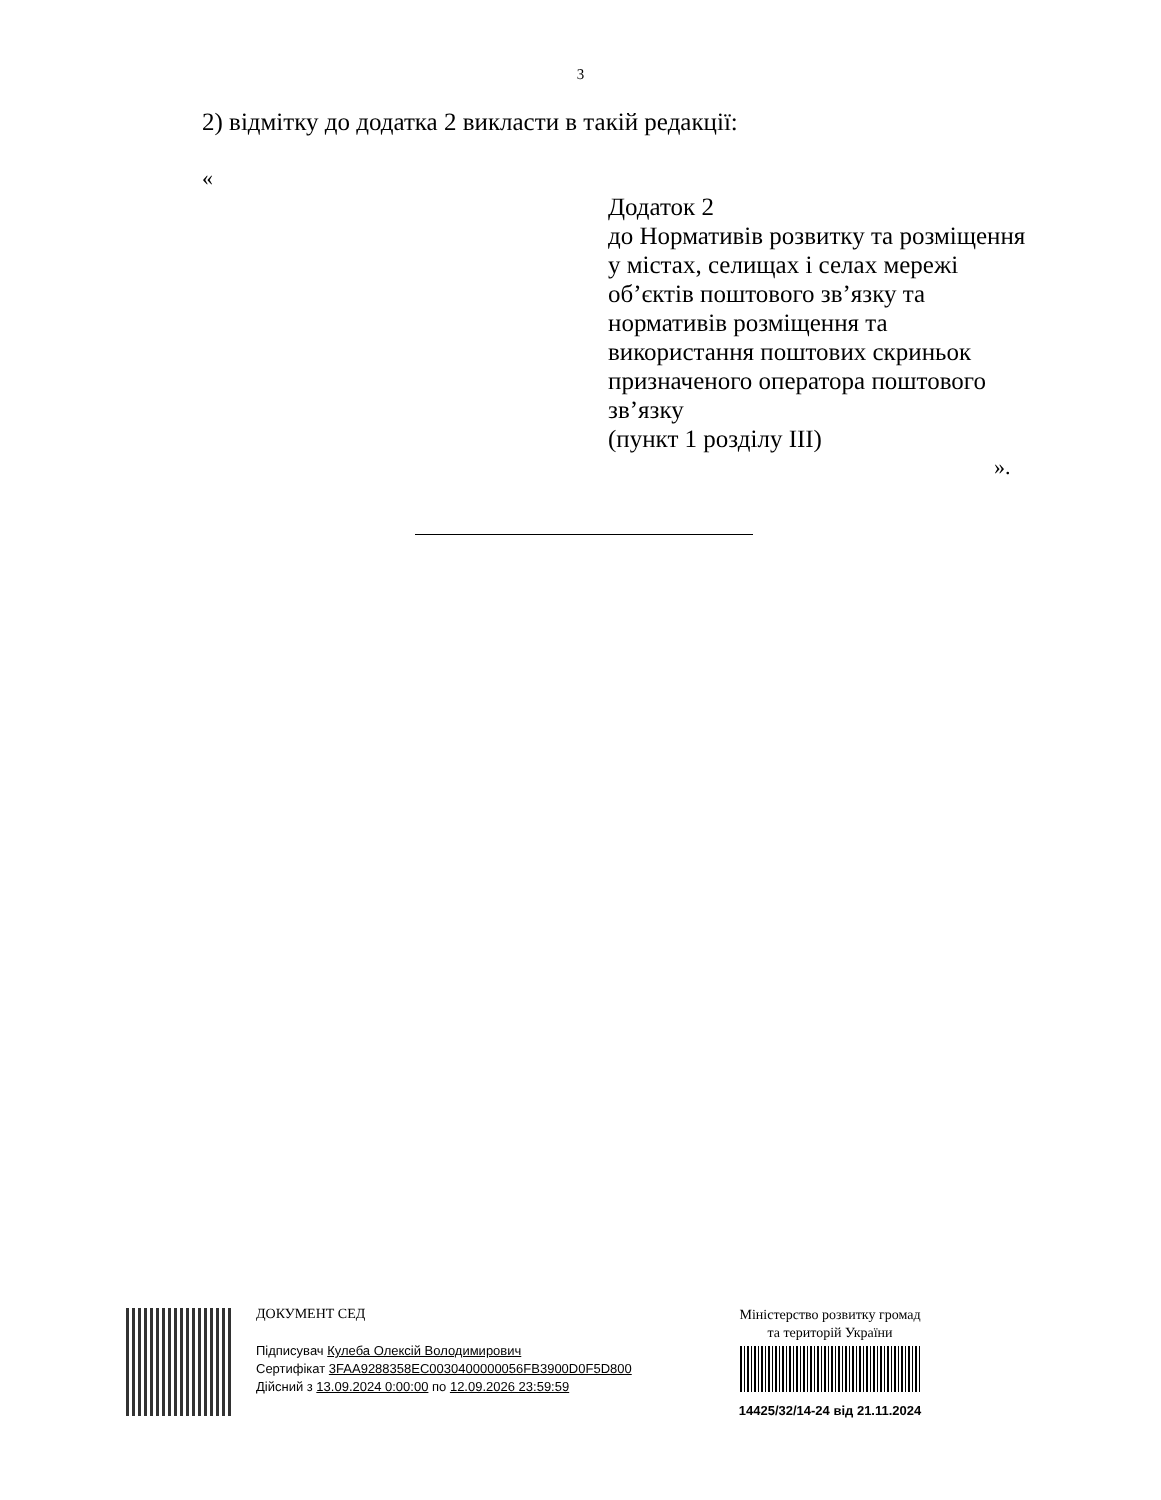3
2) відмітку до додатка 2 викласти в такій редакції:
«
Додаток 2
до Нормативів розвитку та розміщення у містах, селищах і селах мережі об’єктів поштового зв’язку та нормативів розміщення та використання поштових скриньок призначеного оператора поштового зв’язку
(пункт 1 розділу ІІІ)
».
ДОКУМЕНТ СЕД
Підписувач Кулеба Олексій Володимирович
Сертифікат 3FAA9288358EC0030400000056FB3900D0F5D800
Дійсний з 13.09.2024 0:00:00 по 12.09.2026 23:59:59
Міністерство розвитку громад
та територій України
14425/32/14-24 від 21.11.2024